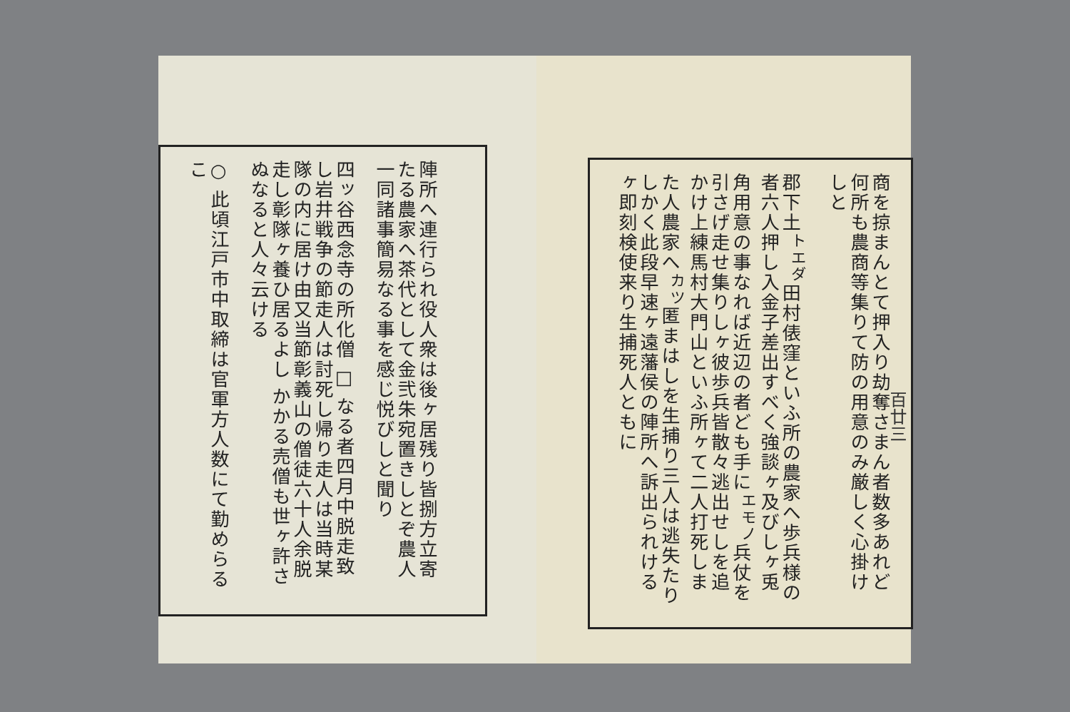陣所へ連行られ役人衆は後ヶ居残り皆捌方立寄たる農家へ茶代として金弐朱宛置きしとぞ農人一同諸事簡易なる事を感じ悦びしと聞り
四ッ谷西念寺の所化僧 □ なる者四月中脱走致し岩井戦争の節走人は討死し帰り走人は当時某隊の内に居け由又当節彰義山の僧徒六十人余脱走し彰隊ヶ養ひ居るよし かかる売僧も世ヶ許さぬなると人々云ける
○ 此頃江戸市中取締は官軍方人数にて勤めらるこ
商を掠まんとて押入り劫奪さまん者数多あれど何所も農商等集りて防の用意のみ厳しく心掛けしと
郡下土<sup>トエダ</sup>田村俵窪といふ所の農家へ歩兵様の者六人押し入金子差出すべく強談ヶ及びしヶ兎角用意の事なれば近辺の者ども手に<sup>エモノ</sup>兵仗を引さげ走せ集りしヶ彼歩兵皆散々逃出せしを追かけ上練馬村大門山といふ所ヶて二人打死しまた人農家へ<sup>カツ</sup>匿まはしを生捕り三人は逃失たりしかく此段早速ヶ遠藩侯の陣所へ訴出られけるヶ即刻検使来り生捕死人ともに
百廿三